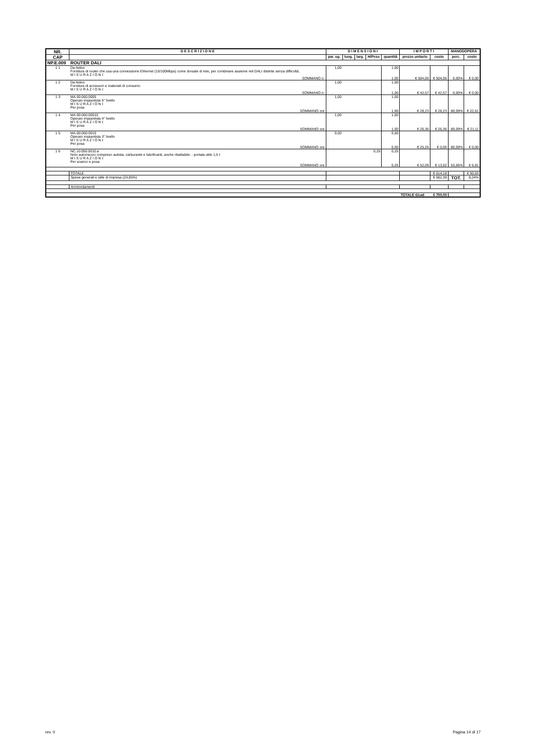| NR. | D E S C R I Z I O N E | D I M E N S I O N I | | | | | I M P O R T I | | MANODOPERA | |
| --- | --- | --- | --- | --- | --- | --- | --- | --- | --- | --- |
| CAP | | par. ug. | lung. | larg. | H/Peso | quantità | prezzo unitario | costo | perc. | costo |
| NP.E.009 | ROUTER DALI | | | | | | | | | |
| 1 1 | Da listino Fornitura di router che usa una connessione Ethernet (10/100Mbps) come dorsale di rete, per combinare assieme reti DALI distinte senza difficoltà. M I S U R A Z I O N I: | 1,00 | | | | 1,00 | | | | |
| | SOMMANO n. | | | | | 1,00 | € 504,00 | € 504,00 | 0,00% | € 0,00 |
| 1 2 | Da listino Fornitura di accessori e materiali di consumo M I S U R A Z I O N I: | 1,00 | | | | 1,00 | | | | |
| | SOMMANO n. | | | | | 1,00 | € 42,57 | € 42,57 | 0,00% | € 0,00 |
| 1 3 | MA.00.060.0005 Operaio impiantista 5° livello M I S U R A Z I O N I: Per posa | 1,00 | | | | 1,00 | | | | |
| | SOMMANO ore | | | | | 1,00 | € 28,23 | € 28,23 | 80,09% | € 22,61 |
| 1 4 | MA.00.060.00010 Operaio impiantista 4° livello M I S U R A Z I O N I: Per posa | 1,00 | | | | 1,00 | | | | |
| | SOMMANO ore | | | | | 1,00 | € 26,36 | € 26,36 | 80,09% | € 21,11 |
| 1 5 | MA.00.060.0015 Operaio impiantista 3° livello M I S U R A Z I O N I: Per posa | 0,00 | | | | 0,00 | | | | |
| | SOMMANO ore | | | | | 0,00 | € 25,26 | € 0,00 | 80,09% | € 0,00 |
| 1 6 | NC.10.050.0010.a Nolo automezzo compreso autista, carburante e lubrificanti, anche ribaltabile: - portata utile 1,5 t M I S U R A Z I O N I: Per scarico e posa | | | | 0,25 | 0,25 | | | | |
| | SOMMANO ore | | | | | 0,25 | € 52,09 | € 13,02 | 53,06% | € 6,91 |
| | TOTALE | | | | | | | € 614,18 | | € 50,63 |
| | Spese generali e utile di impresa (24,85%) | | | | | | | € 682,39 | TOT. | 8,24% |
| | Arrotondamenti | | | | | | | | | |
| | | | | | | | TOTALE €/cad | € 750,00 | | |
rev. 0 Pagina 14 di 17